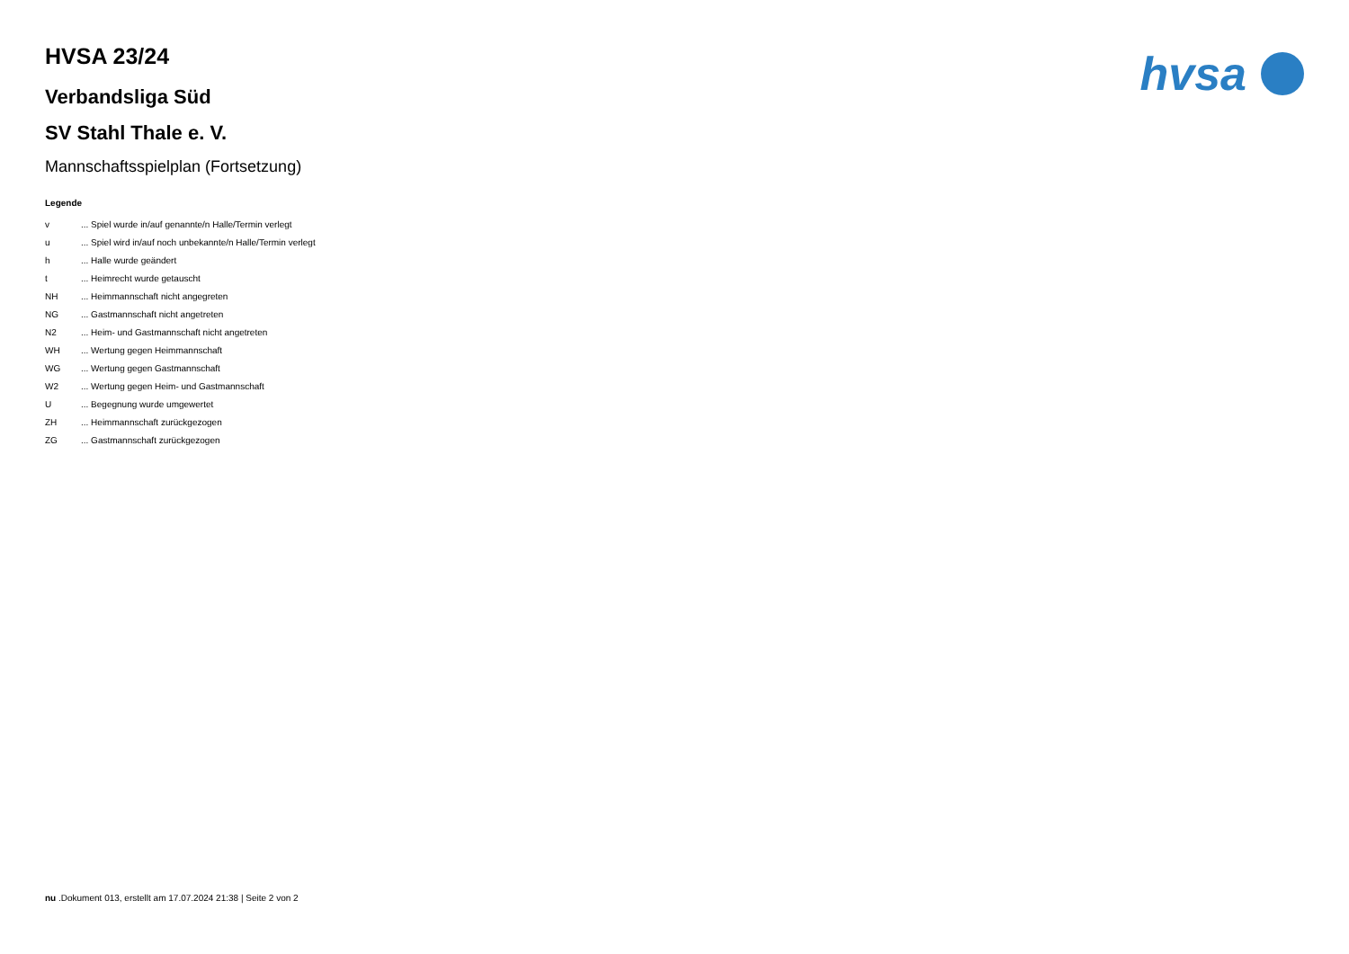hvsa
HVSA 23/24
Verbandsliga Süd
SV Stahl Thale e. V.
Mannschaftsspielplan (Fortsetzung)
Legende
v... Spiel wurde in/auf genannte/n Halle/Termin verlegt
u... Spiel wird in/auf noch unbekannte/n Halle/Termin verlegt
h... Halle wurde geändert
t... Heimrecht wurde getauscht
NH... Heimmannschaft nicht angegreten
NG... Gastmannschaft nicht angetreten
N2... Heim- und Gastmannschaft nicht angetreten
WH... Wertung gegen Heimmannschaft
WG... Wertung gegen Gastmannschaft
W2... Wertung gegen Heim- und Gastmannschaft
U... Begegnung wurde umgewertet
ZH... Heimmannschaft zurückgezogen
ZG... Gastmannschaft zurückgezogen
nu .Dokument 013, erstellt am 17.07.2024 21:38 | Seite 2 von 2